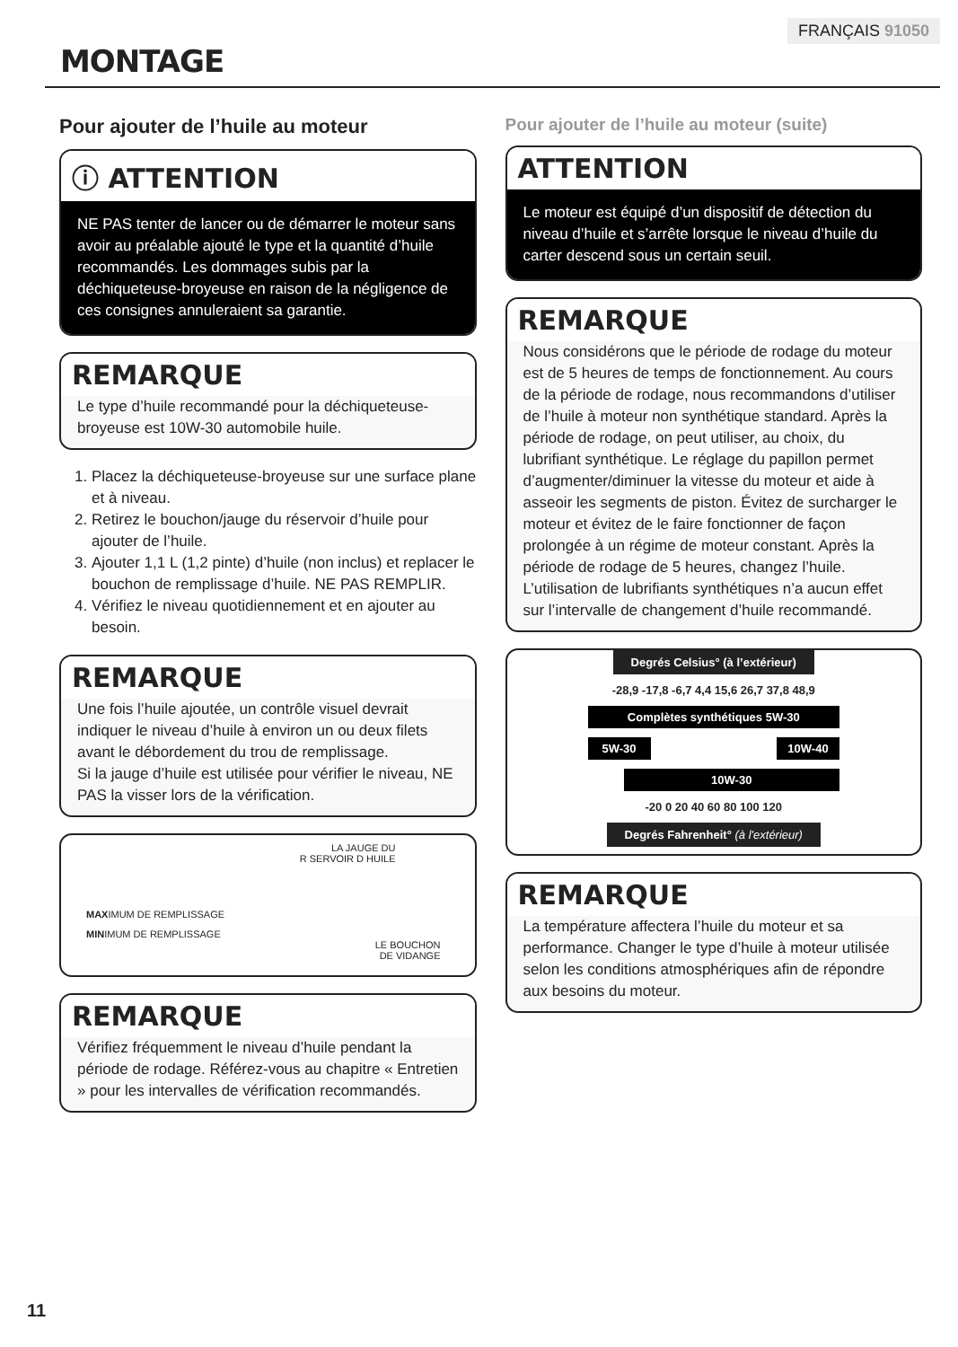FRANÇAIS 91050
MONTAGE
Pour ajouter de l’huile au moteur
ⓘ ATTENTION
NE PAS tenter de lancer ou de démarrer le moteur sans avoir au préalable ajouté le type et la quantité d’huile recommandés. Les dommages subis par la déchiqueteuse-broyeuse en raison de la négligence de ces consignes annuleraient sa garantie.
REMARQUE
Le type d’huile recommandé pour la déchiqueteuse-broyeuse est 10W-30 automobile huile.
1. Placez la déchiqueteuse-broyeuse sur une surface plane et à niveau.
2. Retirez le bouchon/jauge du réservoir d’huile pour ajouter de l’huile.
3. Ajouter 1,1 L (1,2 pinte) d’huile (non inclus) et replacer le bouchon de remplissage d’huile. NE PAS REMPLIR.
4. Vérifiez le niveau quotidiennement et en ajouter au besoin.
REMARQUE
Une fois l’huile ajoutée, un contrôle visuel devrait indiquer le niveau d’huile à environ un ou deux filets avant le débordement du trou de remplissage.
Si la jauge d’huile est utilisée pour vérifier le niveau, NE PAS la visser lors de la vérification.
LA JAUGE DU
R SERVOIR D HUILE
MAXIMUM DE REMPLISSAGE
MINIMUM DE REMPLISSAGE
LE BOUCHON
DE VIDANGE
REMARQUE
Vérifiez fréquemment le niveau d’huile pendant la période de rodage. Référez-vous au chapitre « Entretien » pour les intervalles de vérification recommandés.
Pour ajouter de l’huile au moteur (suite)
ATTENTION
Le moteur est équipé d’un dispositif de détection du niveau d’huile et s’arrête lorsque le niveau d’huile du carter descend sous un certain seuil.
REMARQUE
Nous considérons que le période de rodage du moteur est de 5 heures de temps de fonctionnement. Au cours de la période de rodage, nous recommandons d’utiliser de l’huile à moteur non synthétique standard. Après la période de rodage, on peut utiliser, au choix, du lubrifiant synthétique. Le réglage du papillon permet d’augmenter/diminuer la vitesse du moteur et aide à asseoir les segments de piston. Évitez de surcharger le moteur et évitez de le faire fonctionner de façon prolongée à un régime de moteur constant. Après la période de rodage de 5 heures, changez l’huile. L’utilisation de lubrifiants synthétiques n’a aucun effet sur l’intervalle de changement d’huile recommandé.
Degrés Celsius° (à l’extérieur)
-28,9 -17,8 -6,7 4,4 15,6 26,7 37,8 48,9
Complètes synthétiques 5W-30
5W-30 10W-40
10W-30
-20 0 20 40 60 80 100 120
Degrés Fahrenheit° (à l'extérieur)
REMARQUE
La température affectera l’huile du moteur et sa performance. Changer le type d’huile à moteur utilisée selon les conditions atmosphériques afin de répondre aux besoins du moteur.
11